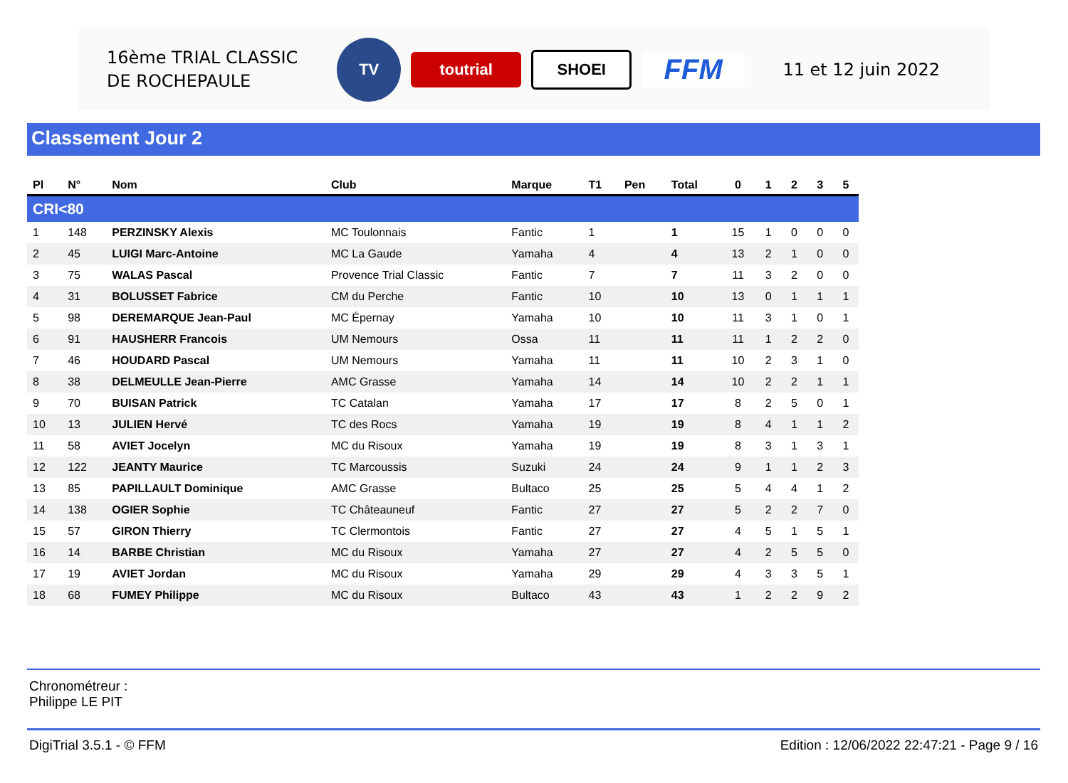16ème TRIAL CLASSIC DE ROCHEPAULE
TV
toutrial SHOEI
FFM
11 et 12 juin 2022
Classement Jour 2
| Pl | N° | Nom | Club | Marque | T1 | Pen | Total | 0 | 1 | 2 | 3 | 5 |
| --- | --- | --- | --- | --- | --- | --- | --- | --- | --- | --- | --- | --- |
| CRI<80 | | | | | | | | | | | | |
| 1 | 148 | PERZINSKY Alexis | MC Toulonnais | Fantic | 1 | | 1 | 15 | 1 | 0 | 0 | 0 |
| 2 | 45 | LUIGI Marc-Antoine | MC La Gaude | Yamaha | 4 | | 4 | 13 | 2 | 1 | 0 | 0 |
| 3 | 75 | WALAS Pascal | Provence Trial Classic | Fantic | 7 | | 7 | 11 | 3 | 2 | 0 | 0 |
| 4 | 31 | BOLUSSET Fabrice | CM du Perche | Fantic | 10 | | 10 | 13 | 0 | 1 | 1 | 1 |
| 5 | 98 | DEREMARQUE Jean-Paul | MC Épernay | Yamaha | 10 | | 10 | 11 | 3 | 1 | 0 | 1 |
| 6 | 91 | HAUSHERR Francois | UM Nemours | Ossa | 11 | | 11 | 11 | 1 | 2 | 2 | 0 |
| 7 | 46 | HOUDARD Pascal | UM Nemours | Yamaha | 11 | | 11 | 10 | 2 | 3 | 1 | 0 |
| 8 | 38 | DELMEULLE Jean-Pierre | AMC Grasse | Yamaha | 14 | | 14 | 10 | 2 | 2 | 1 | 1 |
| 9 | 70 | BUISAN Patrick | TC Catalan | Yamaha | 17 | | 17 | 8 | 2 | 5 | 0 | 1 |
| 10 | 13 | JULIEN Hervé | TC des Rocs | Yamaha | 19 | | 19 | 8 | 4 | 1 | 1 | 2 |
| 11 | 58 | AVIET Jocelyn | MC du Risoux | Yamaha | 19 | | 19 | 8 | 3 | 1 | 3 | 1 |
| 12 | 122 | JEANTY Maurice | TC Marcoussis | Suzuki | 24 | | 24 | 9 | 1 | 1 | 2 | 3 |
| 13 | 85 | PAPILLAULT Dominique | AMC Grasse | Bultaco | 25 | | 25 | 5 | 4 | 4 | 1 | 2 |
| 14 | 138 | OGIER Sophie | TC Châteauneuf | Fantic | 27 | | 27 | 5 | 2 | 2 | 7 | 0 |
| 15 | 57 | GIRON Thierry | TC Clermontois | Fantic | 27 | | 27 | 4 | 5 | 1 | 5 | 1 |
| 16 | 14 | BARBE Christian | MC du Risoux | Yamaha | 27 | | 27 | 4 | 2 | 5 | 5 | 0 |
| 17 | 19 | AVIET Jordan | MC du Risoux | Yamaha | 29 | | 29 | 4 | 3 | 3 | 5 | 1 |
| 18 | 68 | FUMEY Philippe | MC du Risoux | Bultaco | 43 | | 43 | 1 | 2 | 2 | 9 | 2 |
Chronométreur :
Philippe LE PIT
DigiTrial 3.5.1 - © FFM Edition : 12/06/2022 22:47:21 - Page 9 / 16